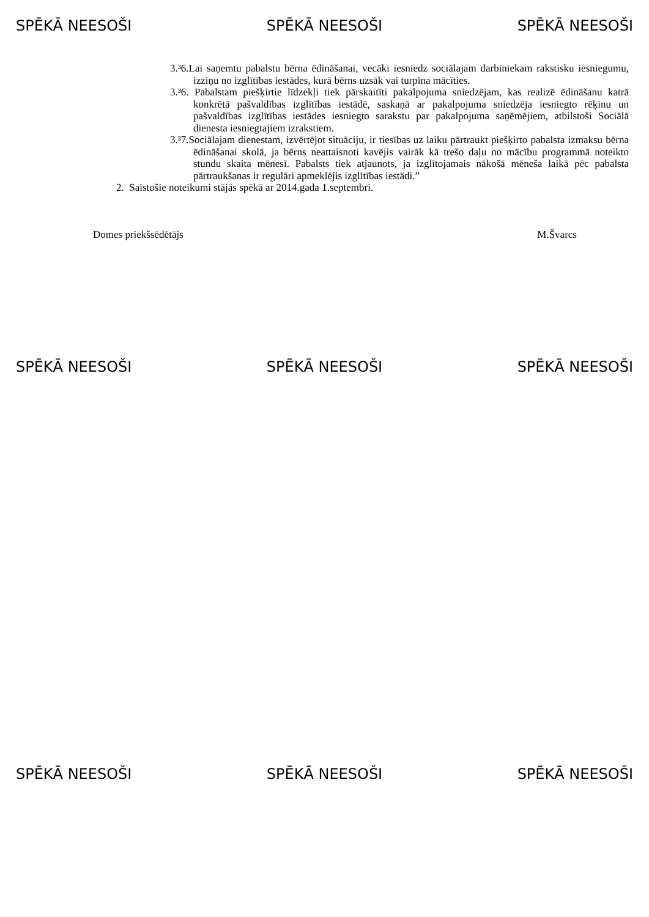SPĒKĀ NEESOŠI SPĒKĀ NEESOŠI SPĒKĀ NEESOŠI
3.³6.Lai saņemtu pabalstu bērna ēdināšanai, vecāki iesniedz sociālajam darbiniekam rakstisku iesniegumu, izziņu no izglītības iestādes, kurā bērns uzsāk vai turpina mācīties.
3.³6. Pabalstam piešķirtie līdzekļi tiek pārskaitīti pakalpojuma sniedzējam, kas realizē ēdināšanu katrā konkrētā pašvaldības izglītības iestādē, saskaņā ar pakalpojuma sniedzēja iesniegto rēķinu un pašvaldības izglītības iestādes iesniegto sarakstu par pakalpojuma saņēmējiem, atbilstoši Sociālā dienesta iesniegtajiem izrakstiem.
3.³7.Sociālajam dienestam, izvērtējot situāciju, ir tiesības uz laiku pārtraukt piešķirto pabalsta izmaksu bērna ēdināšanai skolā, ja bērns neattaisnoti kavējis vairāk kā trešo daļu no mācību programmā noteikto stundu skaita mēnesī. Pabalsts tiek atjaunots, ja izglītojamais nākošā mēneša laikā pēc pabalsta pārtraukšanas ir regulāri apmeklējis izglītības iestādi.”
2. Saistošie noteikumi stājās spēkā ar 2014.gada 1.septembri.
Domes priekšsēdētājs M.Švarcs
SPĒKĀ NEESOŠI SPĒKĀ NEESOŠI SPĒKĀ NEESOŠI
SPĒKĀ NEESOŠI SPĒKĀ NEESOŠI SPĒKĀ NEESOŠI